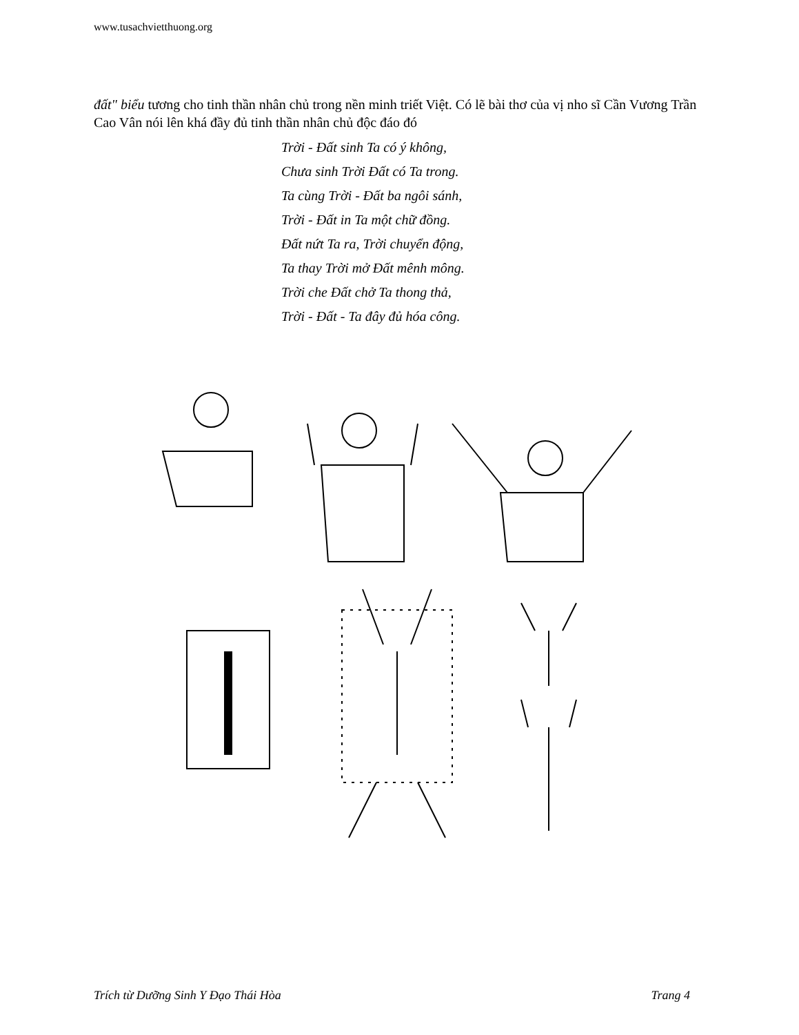www.tusachvietthuong.org
đất" biểu tương cho tinh thần nhân chủ trong nền minh triết Việt. Có lẽ bài thơ của vị nho sĩ Cần Vương Trần Cao Vân nói lên khá đầy đủ tinh thần nhân chủ độc đáo đó
Trời - Đất sinh Ta có ý không,
Chưa sinh Trời Đất có Ta trong.
Ta cùng Trời - Đất ba ngôi sánh,
Trời - Đất in Ta một chữ đồng.
Đất nứt Ta ra, Trời chuyển động,
Ta thay Trời mở Đất mênh mông.
Trời che Đất chở Ta thong thả,
Trời - Đất - Ta đây đủ hóa công.
Trích từ Dưỡng Sinh Y Đạo Thái Hòa Trang 4